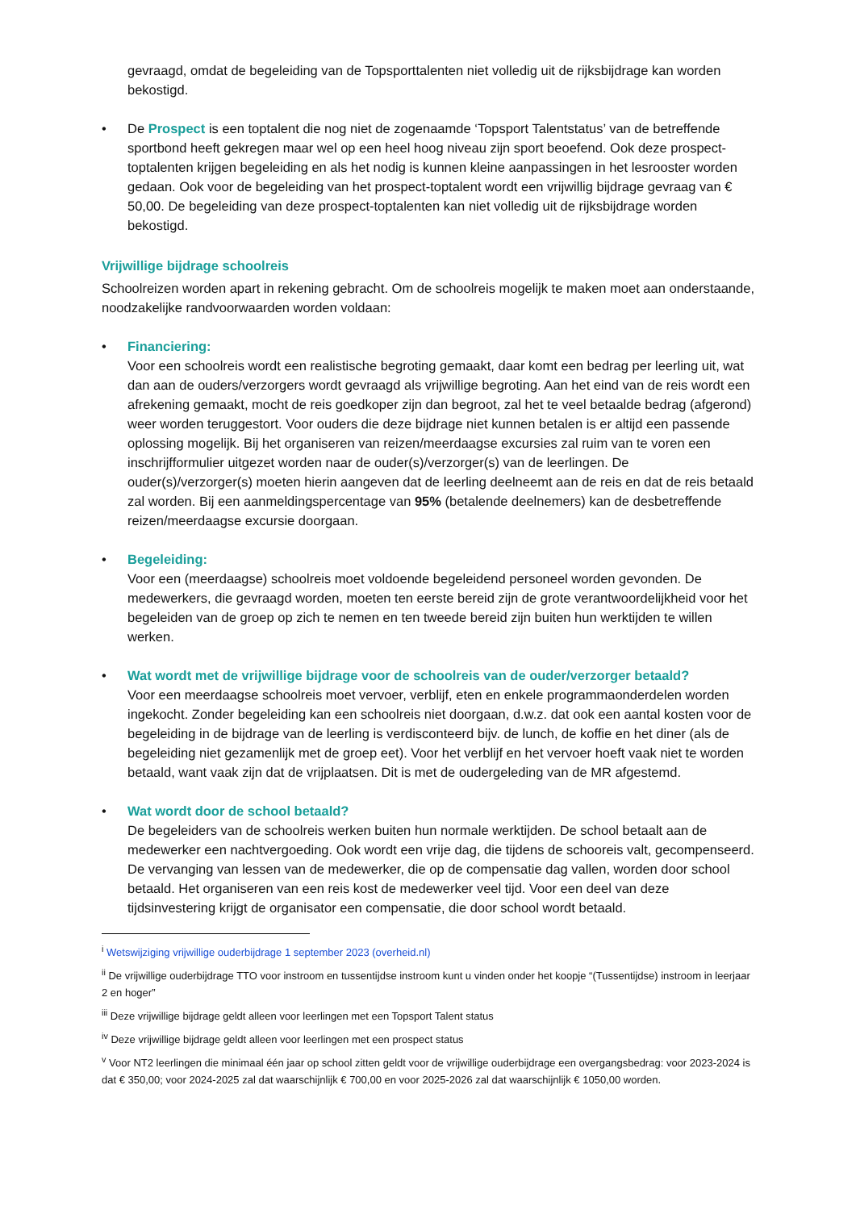gevraagd, omdat de begeleiding van de Topsporttalenten niet volledig uit de rijksbijdrage kan worden bekostigd.
• De Prospect is een toptalent die nog niet de zogenaamde ‘Topsport Talentstatus’ van de betreffende sportbond heeft gekregen maar wel op een heel hoog niveau zijn sport beoefend. Ook deze prospect-toptalenten krijgen begeleiding en als het nodig is kunnen kleine aanpassingen in het lesrooster worden gedaan. Ook voor de begeleiding van het prospect-toptalent wordt een vrijwillig bijdrage gevraag van € 50,00. De begeleiding van deze prospect-toptalenten kan niet volledig uit de rijksbijdrage worden bekostigd.
Vrijwillige bijdrage schoolreis
Schoolreizen worden apart in rekening gebracht. Om de schoolreis mogelijk te maken moet aan onderstaande, noodzakelijke randvoorwaarden worden voldaan:
• Financiering:
Voor een schoolreis wordt een realistische begroting gemaakt, daar komt een bedrag per leerling uit, wat dan aan de ouders/verzorgers wordt gevraagd als vrijwillige begroting. Aan het eind van de reis wordt een afrekening gemaakt, mocht de reis goedkoper zijn dan begroot, zal het te veel betaalde bedrag (afgerond) weer worden teruggestort. Voor ouders die deze bijdrage niet kunnen betalen is er altijd een passende oplossing mogelijk. Bij het organiseren van reizen/meerdaagse excursies zal ruim van te voren een inschrijfformulier uitgezet worden naar de ouder(s)/verzorger(s) van de leerlingen. De ouder(s)/verzorger(s) moeten hierin aangeven dat de leerling deelneemt aan de reis en dat de reis betaald zal worden. Bij een aanmeldingspercentage van 95% (betalende deelnemers) kan de desbetreffende reizen/meerdaagse excursie doorgaan.
• Begeleiding:
Voor een (meerdaagse) schoolreis moet voldoende begeleidend personeel worden gevonden. De medewerkers, die gevraagd worden, moeten ten eerste bereid zijn de grote verantwoordelijkheid voor het begeleiden van de groep op zich te nemen en ten tweede bereid zijn buiten hun werktijden te willen werken.
• Wat wordt met de vrijwillige bijdrage voor de schoolreis van de ouder/verzorger betaald?
Voor een meerdaagse schoolreis moet vervoer, verblijf, eten en enkele programmaonderdelen worden ingekocht. Zonder begeleiding kan een schoolreis niet doorgaan, d.w.z. dat ook een aantal kosten voor de begeleiding in de bijdrage van de leerling is verdisconteerd bijv. de lunch, de koffie en het diner (als de begeleiding niet gezamenlijk met de groep eet). Voor het verblijf en het vervoer hoeft vaak niet te worden betaald, want vaak zijn dat de vrijplaatsen. Dit is met de oudergeleding van de MR afgestemd.
• Wat wordt door de school betaald?
De begeleiders van de schoolreis werken buiten hun normale werktijden. De school betaalt aan de medewerker een nachtvergoeding. Ook wordt een vrije dag, die tijdens de schooreis valt, gecompenseerd. De vervanging van lessen van de medewerker, die op de compensatie dag vallen, worden door school betaald. Het organiseren van een reis kost de medewerker veel tijd. Voor een deel van deze tijdsinvestering krijgt de organisator een compensatie, die door school wordt betaald.
<sup>i</sup> Wetswijziging vrijwillige ouderbijdrage 1 september 2023 (overheid.nl)
<sup>ii</sup> De vrijwillige ouderbijdrage TTO voor instroom en tussentijdse instroom kunt u vinden onder het koopje “(Tussentijdse) instroom in leerjaar 2 en hoger”
<sup>iii</sup> Deze vrijwillige bijdrage geldt alleen voor leerlingen met een Topsport Talent status
<sup>iv</sup> Deze vrijwillige bijdrage geldt alleen voor leerlingen met een prospect status
<sup>v</sup> Voor NT2 leerlingen die minimaal één jaar op school zitten geldt voor de vrijwillige ouderbijdrage een overgangsbedrag: voor 2023-2024 is dat € 350,00; voor 2024-2025 zal dat waarschijnlijk € 700,00 en voor 2025-2026 zal dat waarschijnlijk € 1050,00 worden.